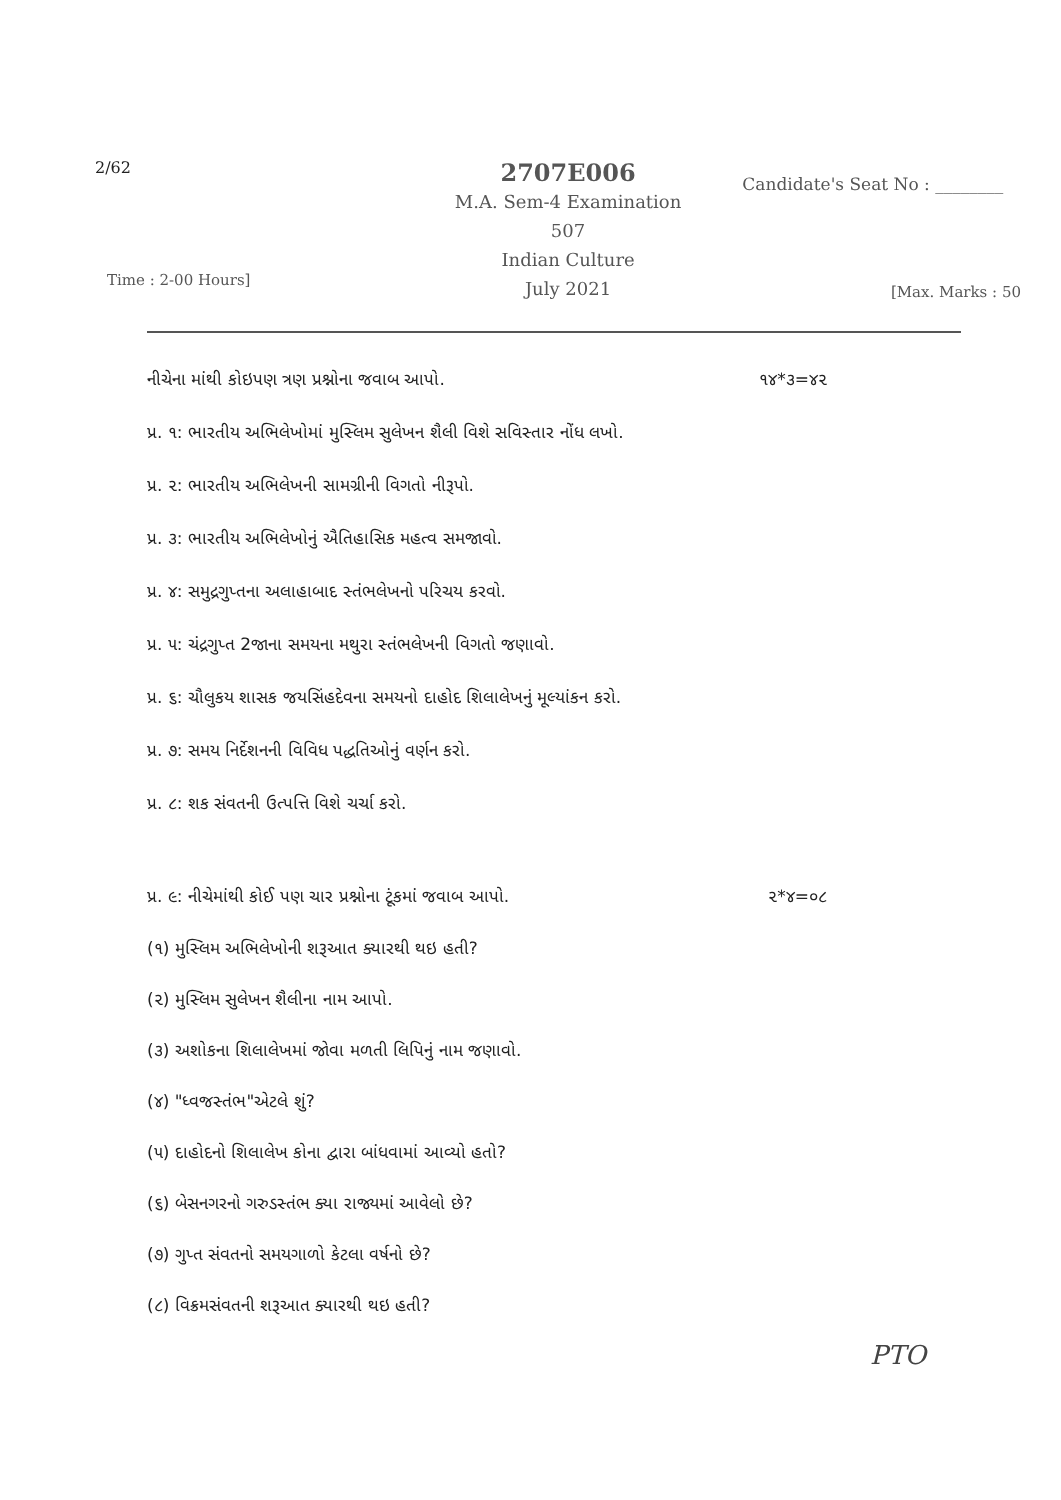2/62
2707E006
M.A. Sem-4 Examination
507
Indian Culture
July 2021
Candidate's Seat No : ________
Time : 2-00 Hours] [Max. Marks : 50
નીચેના માંથી કોઇપણ ત્રણ પ્રશ્નોના જવાબ આપો. ૧૪*૩=૪૨
પ્ર. ૧: ભારતીય અભિલેખોમાં મુસ્લિમ સુલેખન શૈલી વિશે સવિસ્તાર નોંધ લખો.
પ્ર. ૨: ભારતીય અભિલેખની સામગ્રીની વિગતો નીરૂપો.
પ્ર. ૩: ભારતીય અભિલેખોનું ઐતિહાસિક મહત્વ સમજાવો.
પ્ર. ૪: સમુદ્રગુપ્તના અલાહાબાદ સ્તંભલેખનો પરિચય કરવો.
પ્ર. ૫: ચંદ્રગુપ્ત 2જાના સમયના મથુરા સ્તંભલેખની વિગતો જણાવો.
પ્ર. ૬: ચૌલુકય શાસક જયસિંહદેવના સમયનો દાહોદ શિલાલેખનું મૂલ્યાંકન કરો.
પ્ર. ૭: સમય નિર્દેશનની વિવિધ પદ્ધતિઓનું વર્ણન કરો.
પ્ર. ૮: શક સંવતની ઉત્પત્તિ વિશે ચર્ચા કરો.
પ્ર. ૯: નીચેમાંથી કોઈ પણ ચાર પ્રશ્નોના ટૂંકમાં જવાબ આપો. ૨*૪=૦૮
(૧) મુસ્લિમ અભિલેખોની શરૂઆત ક્યારથી થઇ હતી?
(૨) મુસ્લિમ સુલેખન શૈલીના નામ આપો.
(૩) અશોકના શિલાલેખમાં જોવા મળતી લિપિનું નામ જણાવો.
(૪) "ધ્વજસ્તંભ"એટલે શું?
(૫) દાહોદનો શિલાલેખ કોના દ્વારા બાંધવામાં આવ્યો હતો?
(૬) બેસનગરનો ગરુડસ્તંભ ક્યા રાજ્યમાં આવેલો છે?
(૭) ગુપ્ત સંવતનો સમયગાળો કેટલા વર્ષનો છે?
(૮) વિક્રમસંવતની શરૂઆત ક્યારથી થઇ હતી?
PTO